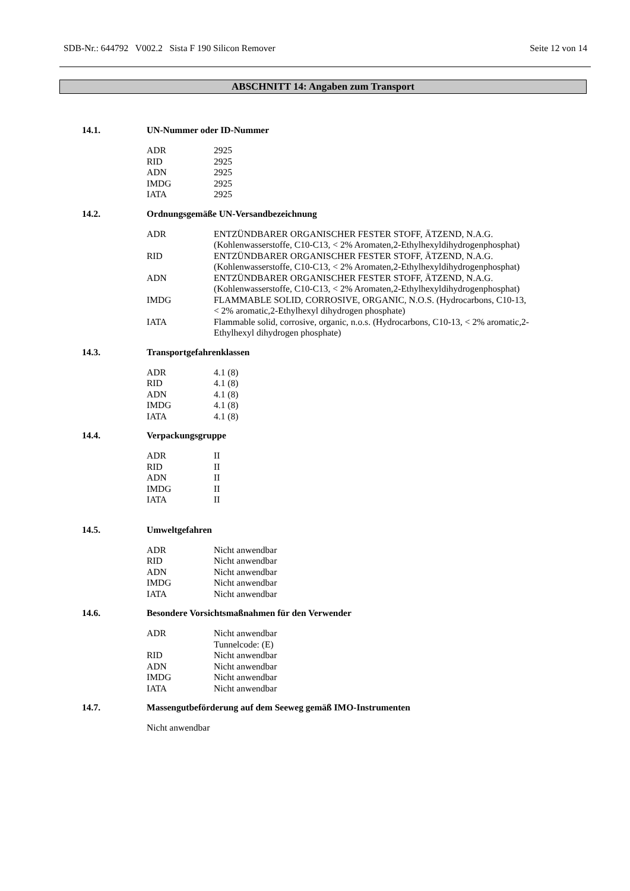SDB-Nr.: 644792 V002.2 Sista F 190 Silicon Remover Seite 12 von 14
ABSCHNITT 14: Angaben zum Transport
14.1. UN-Nummer oder ID-Nummer
| ADR | 2925 |
| RID | 2925 |
| ADN | 2925 |
| IMDG | 2925 |
| IATA | 2925 |
14.2. Ordnungsgemäße UN-Versandbezeichnung
| ADR | ENTZÜNDBARER ORGANISCHER FESTER STOFF, ÄTZEND, N.A.G. (Kohlenwasserstoffe, C10-C13, < 2% Aromaten,2-Ethylhexyldihydrogenphosphat) |
| RID | ENTZÜNDBARER ORGANISCHER FESTER STOFF, ÄTZEND, N.A.G. (Kohlenwasserstoffe, C10-C13, < 2% Aromaten,2-Ethylhexyldihydrogenphosphat) |
| ADN | ENTZÜNDBARER ORGANISCHER FESTER STOFF, ÄTZEND, N.A.G. (Kohlenwasserstoffe, C10-C13, < 2% Aromaten,2-Ethylhexyldihydrogenphosphat) |
| IMDG | FLAMMABLE SOLID, CORROSIVE, ORGANIC, N.O.S. (Hydrocarbons, C10-13, < 2% aromatic,2-Ethylhexyl dihydrogen phosphate) |
| IATA | Flammable solid, corrosive, organic, n.o.s. (Hydrocarbons, C10-13, < 2% aromatic,2- Ethylhexyl dihydrogen phosphate) |
14.3. Transportgefahrenklassen
| ADR | 4.1 (8) |
| RID | 4.1 (8) |
| ADN | 4.1 (8) |
| IMDG | 4.1 (8) |
| IATA | 4.1 (8) |
14.4. Verpackungsgruppe
| ADR | II |
| RID | II |
| ADN | II |
| IMDG | II |
| IATA | II |
14.5. Umweltgefahren
| ADR | Nicht anwendbar |
| RID | Nicht anwendbar |
| ADN | Nicht anwendbar |
| IMDG | Nicht anwendbar |
| IATA | Nicht anwendbar |
14.6. Besondere Vorsichtsmaßnahmen für den Verwender
| ADR | Nicht anwendbar Tunnelcode: (E) |
| RID | Nicht anwendbar |
| ADN | Nicht anwendbar |
| IMDG | Nicht anwendbar |
| IATA | Nicht anwendbar |
14.7. Massengutbeförderung auf dem Seeweg gemäß IMO-Instrumenten
Nicht anwendbar